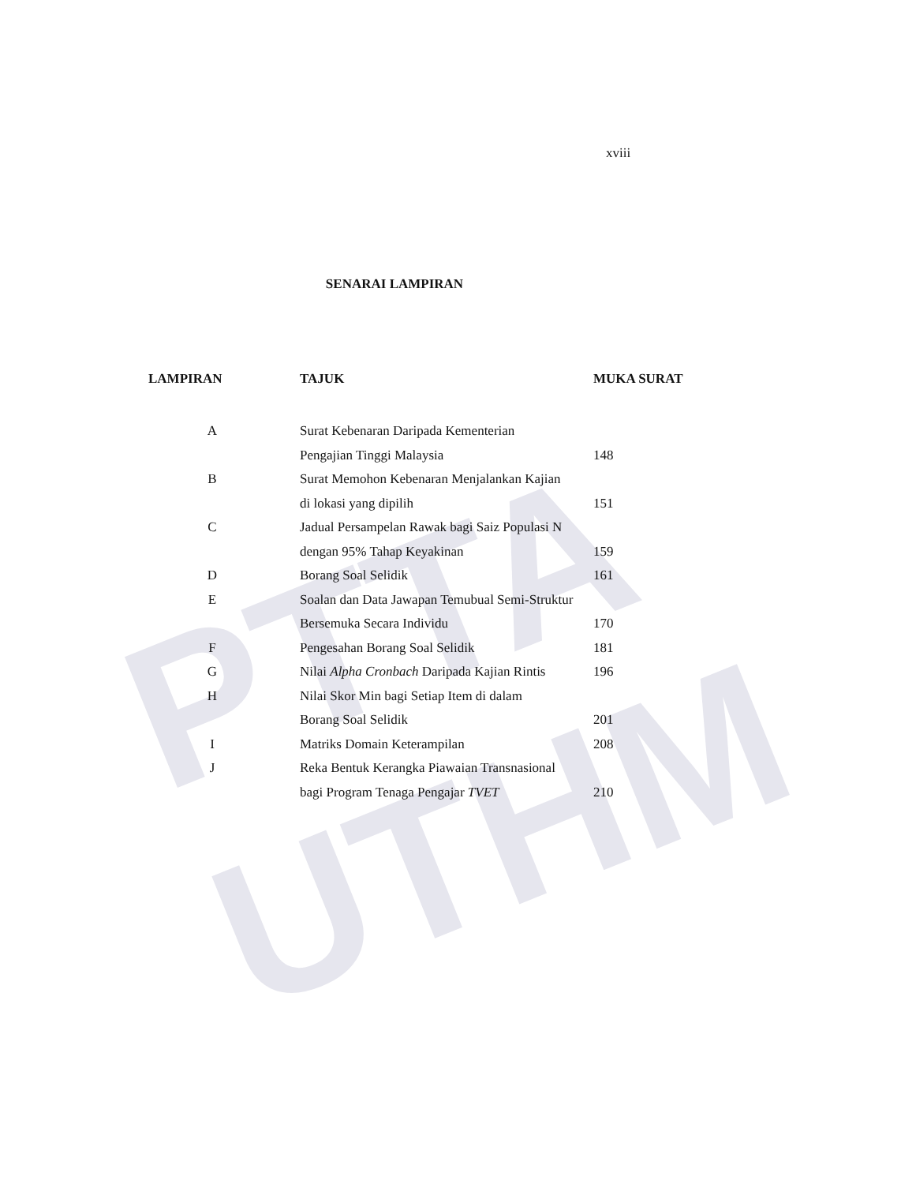PTTA UTHM
xviii
SENARAI LAMPIRAN
| LAMPIRAN | TAJUK | MUKA SURAT |
| --- | --- | --- |
| A | Surat Kebenaran Daripada Kementerian | |
| | Pengajian Tinggi Malaysia | 148 |
| B | Surat Memohon Kebenaran Menjalankan Kajian | |
| | di lokasi yang dipilih | 151 |
| C | Jadual Persampelan Rawak bagi Saiz Populasi N | |
| | dengan 95% Tahap Keyakinan | 159 |
| D | Borang Soal Selidik | 161 |
| E | Soalan dan Data Jawapan Temubual Semi-Struktur | |
| | Bersemuka Secara Individu | 170 |
| F | Pengesahan Borang Soal Selidik | 181 |
| G | Nilai Alpha Cronbach Daripada Kajian Rintis | 196 |
| H | Nilai Skor Min bagi Setiap Item di dalam | |
| | Borang Soal Selidik | 201 |
| I | Matriks Domain Keterampilan | 208 |
| J | Reka Bentuk Kerangka Piawaian Transnasional | |
| | bagi Program Tenaga Pengajar TVET | 210 |